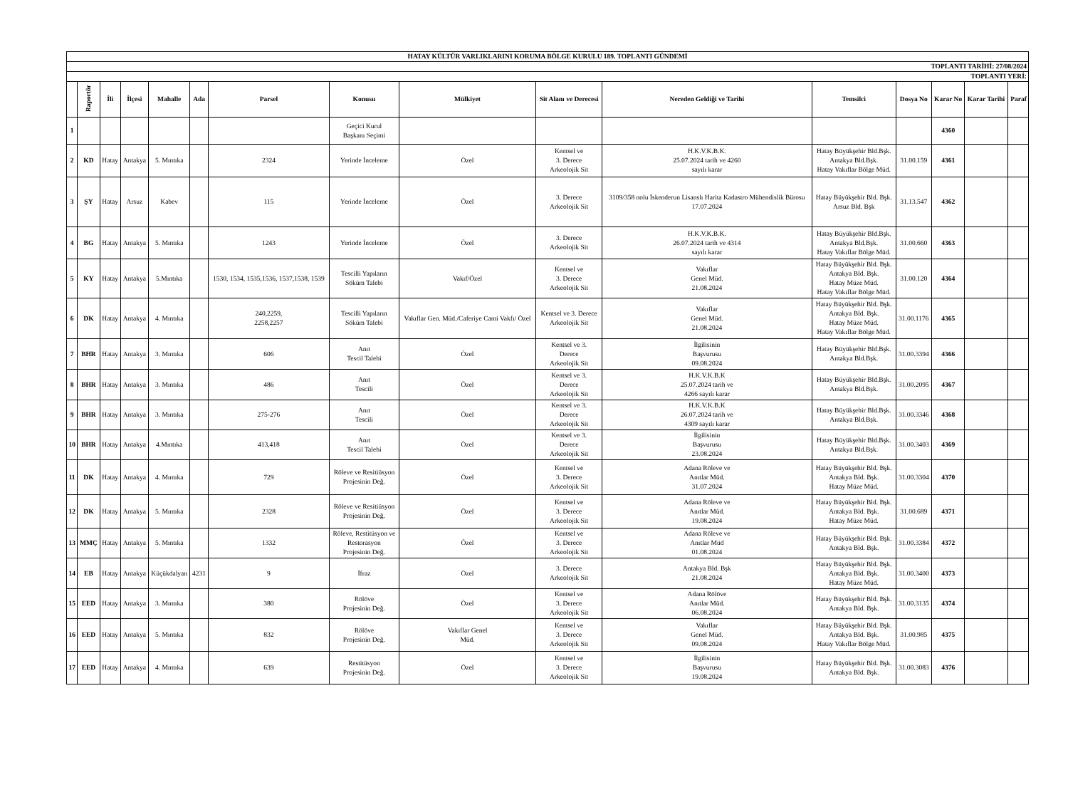| HATAY KÜLTÜR VARLIKLARINI KORUMA BÖLGE KURULU 189. TOPLANTI GÜNDEMİ | | | | | | | | | | | | | | | |
| --- | --- | --- | --- | --- | --- | --- | --- | --- | --- | --- | --- | --- | --- | --- | --- |
| TOPLANTI TARİHİ: 27/08/2024 | | | | | | | | | | | | | | | |
| TOPLANTI YERİ: | | | | | | | | | | | | | | | |
| | Raportör | İli | İlçesi | Mahalle | Ada | Parsel | Konusu | Mülkiyet | Sit Alanı ve Derecesi | Nereden Geldiği ve Tarihi | Temsilci | Dosya No | Karar No | Karar Tarihi | Paraf |
| 1 | | | | | | | Geçici Kurul Başkanı Seçimi | | | | | | 4360 | | |
| 2 | KD | Hatay | Antakya | 5. Mıntıka | | 2324 | Yerinde İnceleme | Özel | Kentsel ve 3. Derece Arkeolojik Sit | H.K.V.K.B.K. 25.07.2024 tarih ve 4260 sayılı karar | Hatay Büyükşehir Bld.Bşk. Antakya Bld.Bşk. Hatay Vakıflar Bölge Müd. | 31.00.159 | 4361 | | |
| 3 | ŞY | Hatay | Arsuz | Kabev | | 115 | Yerinde İnceleme | Özel | 3. Derece Arkeolojik Sit | 3109/358 nolu İskenderun Lisanslı Harita Kadastro Mühendislik Bürosu 17.07.2024 | Hatay Büyükşehir Bld. Bşk. Arsuz Bld. Bşk | 31.13.547 | 4362 | | |
| 4 | BG | Hatay | Antakya | 5. Mıntıka | | 1243 | Yerinde İnceleme | Özel | 3. Derece Arkeolojik Sit | H.K.V.K.B.K. 26.07.2024 tarih ve 4314 sayılı karar | Hatay Büyükşehir Bld.Bşk. Antakya Bld.Bşk. Hatay Vakıflar Bölge Müd. | 31.00.660 | 4363 | | |
| 5 | KY | Hatay | Antakya | 5.Mıntıka | | 1530, 1534, 1535,1536, 1537,1538, 1539 | Tescilli Yapıların Söküm Talebi | Vakıf/Özel | Kentsel ve 3. Derece Arkeolojik Sit | Vakıflar Genel Müd. 21.08.2024 | Hatay Büyükşehir Bld. Bşk. Antakya Bld. Bşk. Hatay Müze Müd. Hatay Vakıflar Bölge Müd. | 31.00.120 | 4364 | | |
| 6 | DK | Hatay | Antakya | 4. Mıntıka | | 240,2259, 2258,2257 | Tescilli Yapıların Söküm Talebi | Vakıflar Gen. Müd./Caferiye Cami Vakfı/ Özel | Kentsel ve 3. Derece Arkeolojik Sit | Vakıflar Genel Müd. 21.08.2024 | Hatay Büyükşehir Bld. Bşk. Antakya Bld. Bşk. Hatay Müze Müd. Hatay Vakıflar Bölge Müd. | 31.00.1176 | 4365 | | |
| 7 | BHR | Hatay | Antakya | 3. Mıntıka | | 606 | Anıt Tescil Talebi | Özel | Kentsel ve 3. Derece Arkeolojik Sit | İlgilisinin Başvurusu 09.08.2024 | Hatay Büyükşehir Bld.Bşk. Antakya Bld.Bşk. | 31.00.3394 | 4366 | | |
| 8 | BHR | Hatay | Antakya | 3. Mıntıka | | 486 | Anıt Tescili | Özel | Kentsel ve 3. Derece Arkeolojik Sit | H.K.V.K.B.K 25.07.2024 tarih ve 4266 sayılı karar | Hatay Büyükşehir Bld.Bşk. Antakya Bld.Bşk. | 31.00.2095 | 4367 | | |
| 9 | BHR | Hatay | Antakya | 3. Mıntıka | | 275-276 | Anıt Tescili | Özel | Kentsel ve 3. Derece Arkeolojik Sit | H.K.V.K.B.K 26.07.2024 tarih ve 4309 sayılı karar | Hatay Büyükşehir Bld.Bşk. Antakya Bld.Bşk. | 31.00.3346 | 4368 | | |
| 10 | BHR | Hatay | Antakya | 4.Mıntıka | | 413,418 | Anıt Tescil Talebi | Özel | Kentsel ve 3. Derece Arkeolojik Sit | İlgilisinin Başvurusu 23.08.2024 | Hatay Büyükşehir Bld.Bşk. Antakya Bld.Bşk. | 31.00.3403 | 4369 | | |
| 11 | DK | Hatay | Antakya | 4. Mıntıka | | 729 | Röleve ve Resitiüsyon Projesinin Değ. | Özel | Kentsel ve 3. Derece Arkeolojik Sit | Adana Röleve ve Anıtlar Müd. 31.07.2024 | Hatay Büyükşehir Bld. Bşk. Antakya Bld. Bşk. Hatay Müze Müd. | 31.00.3304 | 4370 | | |
| 12 | DK | Hatay | Antakya | 5. Mıntıka | | 2328 | Röleve ve Resitiüsyon Projesinin Değ. | Özel | Kentsel ve 3. Derece Arkeolojik Sit | Adana Röleve ve Anıtlar Müd. 19.08.2024 | Hatay Büyükşehir Bld. Bşk. Antakya Bld. Bşk. Hatay Müze Müd. | 31.00.689 | 4371 | | |
| 13 | MMÇ | Hatay | Antakya | 5. Mıntıka | | 1332 | Röleve, Restitüsyon ve Restorasyon Projesinin Değ. | Özel | Kentsel ve 3. Derece Arkeolojik Sit | Adana Röleve ve Anıtlar Müd 01.08.2024 | Hatay Büyükşehir Bld. Bşk. Antakya Bld. Bşk. | 31.00.3384 | 4372 | | |
| 14 | EB | Hatay | Antakya | Küçükdalyan | 4231 | 9 | İfraz | Özel | 3. Derece Arkeolojik Sit | Antakya Bld. Bşk 21.08.2024 | Hatay Büyükşehir Bld. Bşk. Antakya Bld. Bşk. Hatay Müze Müd. | 31.00.3400 | 4373 | | |
| 15 | EED | Hatay | Antakya | 3. Mıntıka | | 380 | Rölöve Projesinin Değ. | Özel | Kentsel ve 3. Derece Arkeolojik Sit | Adana Rölöve Anıtlar Müd. 06.08.2024 | Hatay Büyükşehir Bld. Bşk. Antakya Bld. Bşk. | 31.00.3135 | 4374 | | |
| 16 | EED | Hatay | Antakya | 5. Mıntıka | | 832 | Rölöve Projesinin Değ. | Vakıflar Genel Müd. | Kentsel ve 3. Derece Arkeolojik Sit | Vakıflar Genel Müd. 09.08.2024 | Hatay Büyükşehir Bld. Bşk. Antakya Bld. Bşk. Hatay Vakıflar Bölge Müd. | 31.00.985 | 4375 | | |
| 17 | EED | Hatay | Antakya | 4. Mıntıka | | 639 | Restitüsyon Projesinin Değ. | Özel | Kentsel ve 3. Derece Arkeolojik Sit | İlgilisinin Başvurusu 19.08.2024 | Hatay Büyükşehir Bld. Bşk. Antakya Bld. Bşk. | 31.00.3083 | 4376 | | |